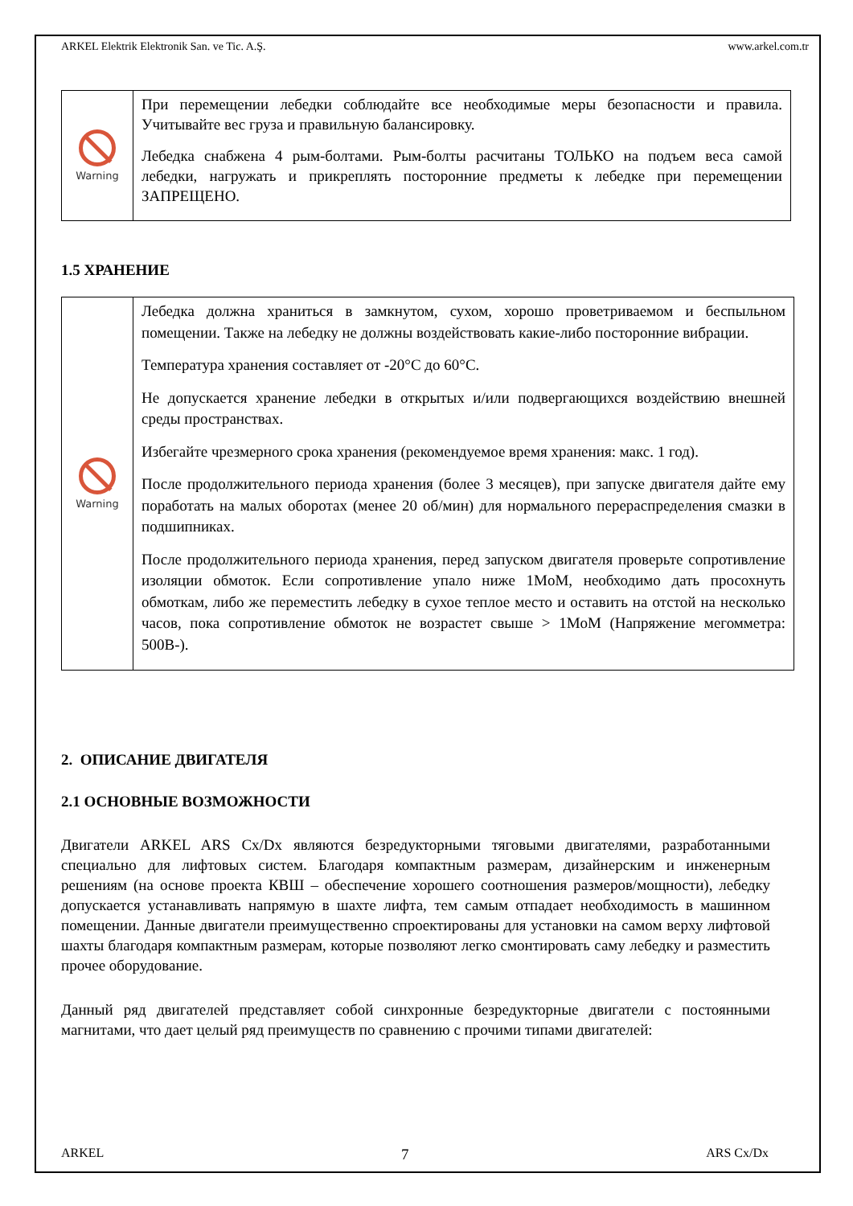ARKEL Elektrik Elektronik San. ve Tic. A.Ş. www.arkel.com.tr
| Warning | При перемещении лебедки соблюдайте все необходимые меры безопасности и правила. Учитывайте вес груза и правильную балансировку. Лебедка снабжена 4 рым-болтами. Рым-болты расчитаны ТОЛЬКО на подъем веса самой лебедки, нагружать и прикреплять посторонние предметы к лебедке при перемещении ЗАПРЕЩЕНО. |
1.5 ХРАНЕНИЕ
| Warning | Лебедка должна храниться в замкнутом, сухом, хорошо проветриваемом и беспыльном помещении. Также на лебедку не должны воздействовать какие-либо посторонние вибрации. Температура хранения составляет от -20°C до 60°C. Не допускается хранение лебедки в открытых и/или подвергающихся воздействию внешней среды пространствах. Избегайте чрезмерного срока хранения (рекомендуемое время хранения: макс. 1 год). После продолжительного периода хранения (более 3 месяцев), при запуске двигателя дайте ему поработать на малых оборотах (менее 20 об/мин) для нормального перераспределения смазки в подшипниках. После продолжительного периода хранения, перед запуском двигателя проверьте сопротивление изоляции обмоток. Если сопротивление упало ниже 1MоM, необходимо дать просохнуть обмоткам, либо же переместить лебедку в сухое теплое место и оставить на отстой на несколько часов, пока сопротивление обмоток не возрастет свыше > 1MоM (Напряжение мегомметра: 500В-). |
2. ОПИСАНИЕ ДВИГАТЕЛЯ
2.1 ОСНОВНЫЕ ВОЗМОЖНОСТИ
Двигатели ARKEL ARS Cx/Dx являются безредукторными тяговыми двигателями, разработанными специально для лифтовых систем. Благодаря компактным размерам, дизайнерским и инженерным решениям (на основе проекта КВШ – обеспечение хорошего соотношения размеров/мощности), лебедку допускается устанавливать напрямую в шахте лифта, тем самым отпадает необходимость в машинном помещении. Данные двигатели преимущественно спроектированы для установки на самом верху лифтовой шахты благодаря компактным размерам, которые позволяют легко смонтировать саму лебедку и разместить прочее оборудование.
Данный ряд двигателей представляет собой синхронные безредукторные двигатели с постоянными магнитами, что дает целый ряд преимуществ по сравнению с прочими типами двигателей:
ARKEL 7 ARS Cx/Dx